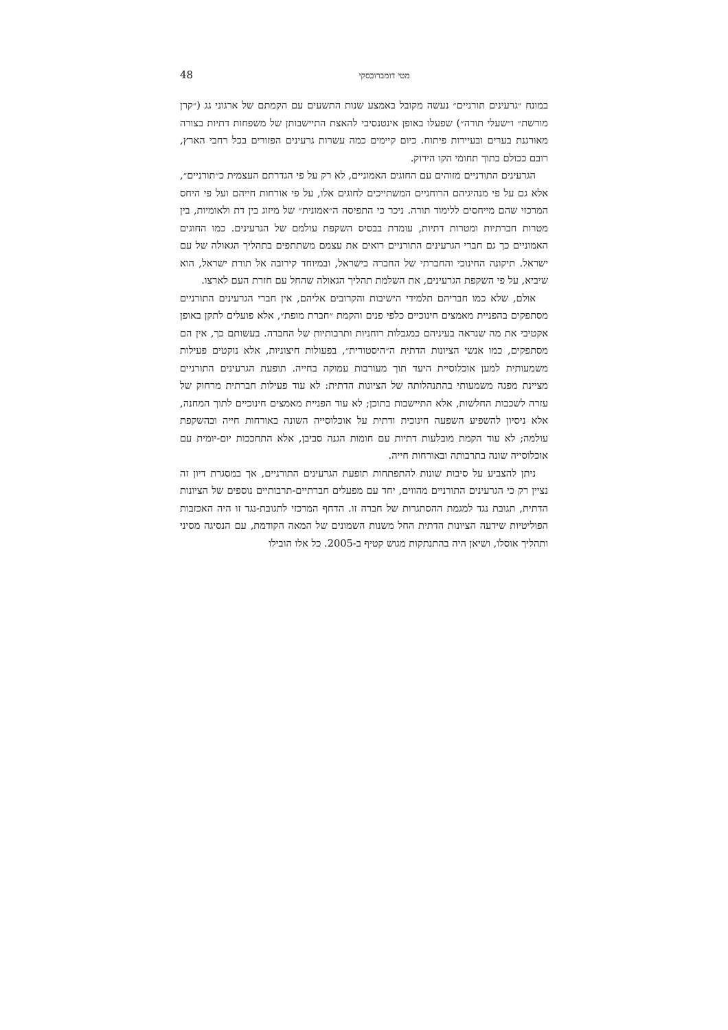מטי דומברובסקי 48
במונח ״גרעינים תורניים״ נעשה מקובל באמצע שנות התשעים עם הקמתם של ארגוני גג (״קרן מורשת״ ו״שעלי תורה״) שפעלו באופן אינטנסיבי להאצת התיישבותן של משפחות דתיות בצורה מאורגנת בערים ובעיירות פיתוח. כיום קיימים כמה עשרות גרעינים הפזורים בכל רחבי הארץ, רובם ככולם בתוך תחומי הקו הירוק.
הגרעינים התורניים מזוהים עם החוגים האמוניים, לא רק על פי הגדרתם העצמית כ״תורניים״, אלא גם על פי מנהיגיהם הרוחניים המשתייכים לחוגים אלו, על פי אורחות חייהם ועל פי היחס המרכזי שהם מייחסים ללימוד תורה. ניכר כי התפיסה ה״אמונית״ של מיזוג בין דת ולאומיות, בין מטרות חברתיות ומטרות דתיות, עומדת בבסיס השקפת עולמם של הגרעינים. כמו החוגים האמוניים כך גם חברי הגרעינים התורניים רואים את עצמם משתתפים בתהליך הגאולה של עם ישראל. תיקונה החינוכי והחברתי של החברה בישראל, ובמיוחד קירובה אל תורת ישראל, הוא שיביא, על פי השקפת הגרעינים, את השלמת תהליך הגאולה שהחל עם חזרת העם לארצו.
אולם, שלא כמו חבריהם תלמידי הישיבות והקרובים אליהם, אין חברי הגרעינים התורניים מסתפקים בהפניית מאמצים חינוכיים כלפי פנים והקמת ״חברת מופת״, אלא פועלים לתקן באופן אקטיבי את מה שנראה בעיניהם כמגבלות רוחניות ותרבותיות של החברה. בעשותם כך, אין הם מסתפקים, כמו אנשי הציונות הדתית ה״היסטורית״, בפעולות חיצוניות, אלא נוקטים פעילות משמעותית למען אוכלוסיית היעד תוך מעורבות עמוקה בחייה. תופעת הגרעינים התורניים מציינת מפנה משמעותי בהתנהלותה של הציונות הדתית: לא עוד פעילות חברתית מרחוק של עזרה לשכבות החלשות, אלא התיישבות בתוכן; לא עוד הפניית מאמצים חינוכיים לתוך המחנה, אלא ניסיון להשפיע השפעה חינוכית ודתית על אוכלוסייה השונה באורחות חייה ובהשקפת עולמה; לא עוד הקמת מובלעות דתיות עם חומות הגנה סביבן, אלא התחככות יום-יומית עם אוכלוסייה שונה בתרבותה ובאורחות חייה.
ניתן להצביע על סיבות שונות להתפתחות תופעת הגרעינים התורניים, אך במסגרת דיון זה נציין רק כי הגרעינים התורניים מהווים, יחד עם מפעלים חברתיים-תרבותיים נוספים של הציונות הדתית, תגובת נגד למגמת ההסתגרות של חברה זו. הדחף המרכזי לתגובת-נגד זו היה האכזבות הפוליטיות שידעה הציונות הדתית החל משנות השמונים של המאה הקודמת, עם הנסיגה מסיני ותהליך אוסלו, ושיאן היה בהתנתקות מגוש קטיף ב-2005. כל אלו הובילו